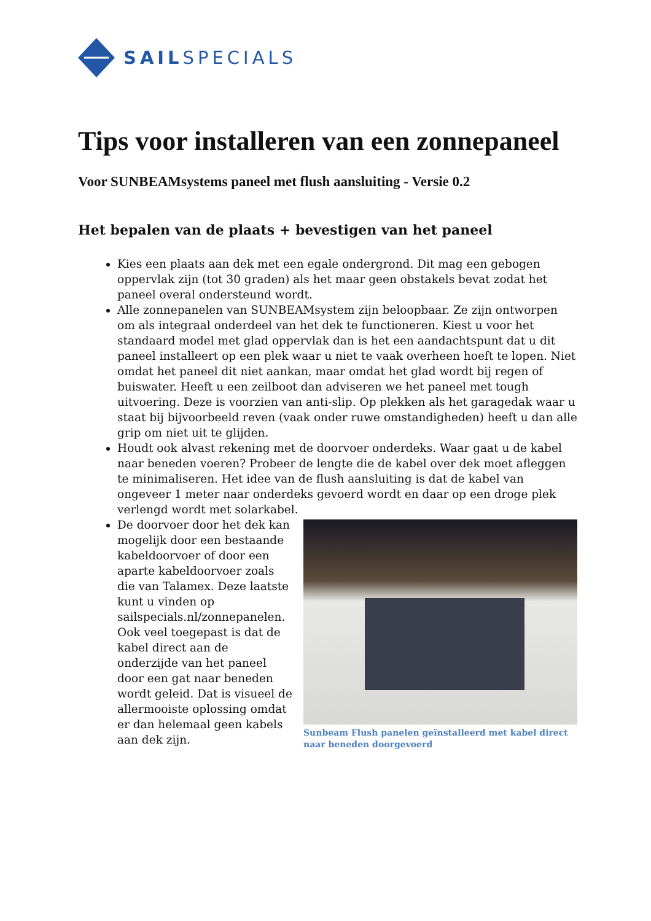SAILSPECIALS
Tips voor installeren van een zonnepaneel
Voor SUNBEAMsystems paneel met flush aansluiting - Versie 0.2
Het bepalen van de plaats + bevestigen van het paneel
Kies een plaats aan dek met een egale ondergrond. Dit mag een gebogen oppervlak zijn (tot 30 graden) als het maar geen obstakels bevat zodat het paneel overal ondersteund wordt.
Alle zonnepanelen van SUNBEAMsystem zijn beloopbaar. Ze zijn ontworpen om als integraal onderdeel van het dek te functioneren. Kiest u voor het standaard model met glad oppervlak dan is het een aandachtspunt dat u dit paneel installeert op een plek waar u niet te vaak overheen hoeft te lopen. Niet omdat het paneel dit niet aankan, maar omdat het glad wordt bij regen of buiswater. Heeft u een zeilboot dan adviseren we het paneel met tough uitvoering. Deze is voorzien van anti-slip. Op plekken als het garagedak waar u staat bij bijvoorbeeld reven (vaak onder ruwe omstandigheden) heeft u dan alle grip om niet uit te glijden.
Houdt ook alvast rekening met de doorvoer onderdeks. Waar gaat u de kabel naar beneden voeren? Probeer de lengte die de kabel over dek moet afleggen te minimaliseren. Het idee van de flush aansluiting is dat de kabel van ongeveer 1 meter naar onderdeks gevoerd wordt en daar op een droge plek verlengd wordt met solarkabel.
Sunbeam Flush panelen geïnstalleerd met kabel direct naar beneden doorgevoerd
De doorvoer door het dek kan mogelijk door een bestaande kabeldoorvoer of door een aparte kabeldoorvoer zoals die van Talamex. Deze laatste kunt u vinden op sailspecials.nl/zonnepanelen. Ook veel toegepast is dat de kabel direct aan de onderzijde van het paneel door een gat naar beneden wordt geleid. Dat is visueel de allermooiste oplossing omdat er dan helemaal geen kabels aan dek zijn.